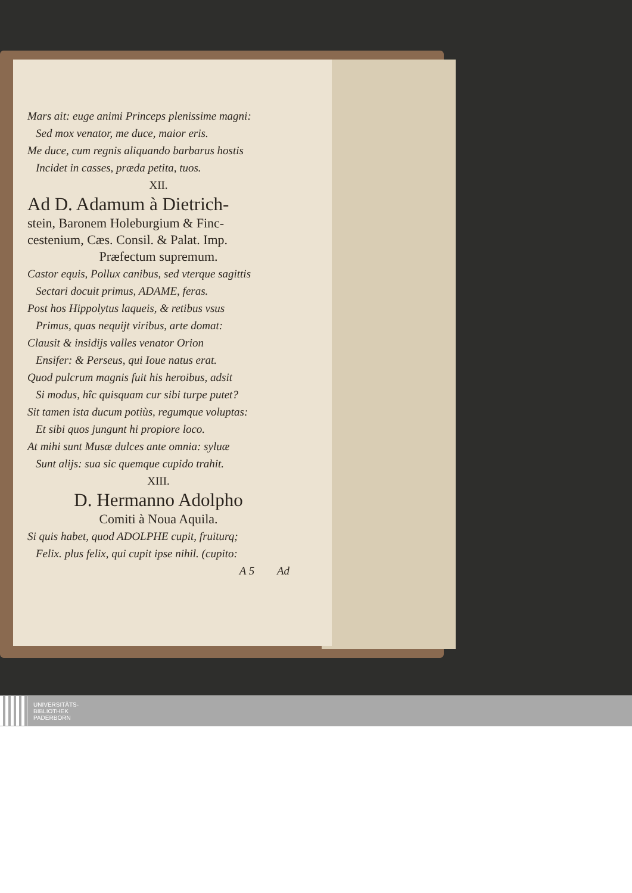Mars ait: euge animi Princeps plenissime magni:
Sed mox venator, me duce, maior eris.
Me duce, cum regnis aliquando barbarus hostis
Incidet in casses, præda petita, tuos.
XII.
Ad D. Adamum à Dietrich-
stein, Baronem Holeburgium & Finc-
cestenium, Cæs. Consil. & Palat. Imp.
Præfectum supremum.
Castor equis, Pollux canibus, sed vterque sagittis
Sectari docuit primus, ADAME, feras.
Post hos Hippolytus laqueis, & retibus vsus
Primus, quas nequijt viribus, arte domat:
Clausit & insidijs valles venator Orion
Ensifer: & Perseus, qui Ioue natus erat.
Quod pulcrum magnis fuit his heroibus, adsit
Si modus, hîc quisquam cur sibi turpe putet?
Sit tamen ista ducum potiùs, regumque voluptas:
Et sibi quos jungunt hi propiore loco.
At mihi sunt Musæ dulces ante omnia: syluæ
Sunt alijs: sua sic quemque cupido trahit.
XIII.
D. Hermanno Adolpho
Comiti à Noua Aquila.
Si quis habet, quod ADOLPHE cupit, fruiturq;
Felix. plus felix, qui cupit ipse nihil. (cupito:
A 5 Ad
UNIVERSITÄTS-
BIBLIOTHEK
PADERBORN